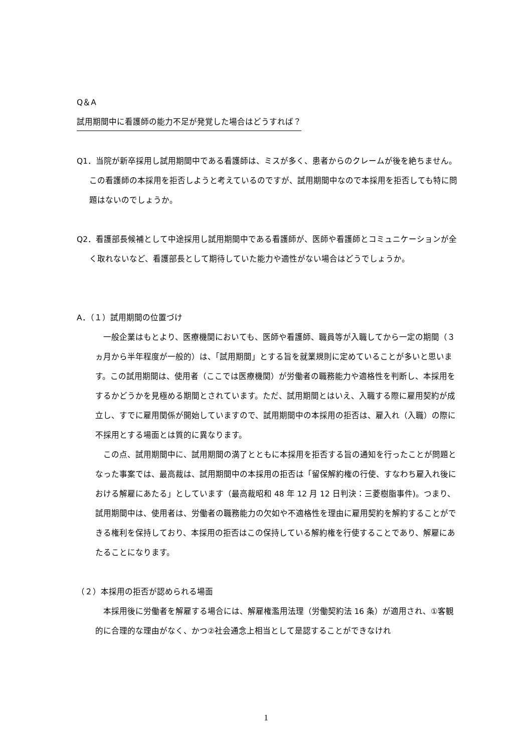Q＆A
試用期間中に看護師の能力不足が発覚した場合はどうすれば？
Q1．当院が新卒採用し試用期間中である看護師は、ミスが多く、患者からのクレームが後を絶ちません。この看護師の本採用を拒否しようと考えているのですが、試用期間中なので本採用を拒否しても特に問題はないのでしょうか。
Q2．看護部長候補として中途採用し試用期間中である看護師が、医師や看護師とコミュニケーションが全く取れないなど、看護部長として期待していた能力や適性がない場合はどうでしょうか。
A．（１）試用期間の位置づけ
一般企業はもとより、医療機関においても、医師や看護師、職員等が入職してから一定の期間（３ヵ月から半年程度が一般的）は、「試用期間」とする旨を就業規則に定めていることが多いと思います。この試用期間は、使用者（ここでは医療機関）が労働者の職務能力や適格性を判断し、本採用をするかどうかを見極める期間とされています。ただ、試用期間とはいえ、入職する際に雇用契約が成立し、すでに雇用関係が開始していますので、試用期間中の本採用の拒否は、雇入れ（入職）の際に不採用とする場面とは質的に異なります。
この点、試用期間中に、試用期間の満了とともに本採用を拒否する旨の通知を行ったことが問題となった事案では、最高裁は、試用期間中の本採用の拒否は「留保解約権の行使、すなわち雇入れ後における解雇にあたる」としています（最高裁昭和 48 年 12 月 12 日判決：三菱樹脂事件)。つまり、試用期間中は、使用者は、労働者の職務能力の欠如や不適格性を理由に雇用契約を解約することができる権利を保持しており、本採用の拒否はこの保持している解約権を行使することであり、解雇にあたることになります。
（２）本採用の拒否が認められる場面
本採用後に労働者を解雇する場合には、解雇権濫用法理（労働契約法 16 条）が適用され、①客観的に合理的な理由がなく、かつ②社会通念上相当として是認することができなけれ
1